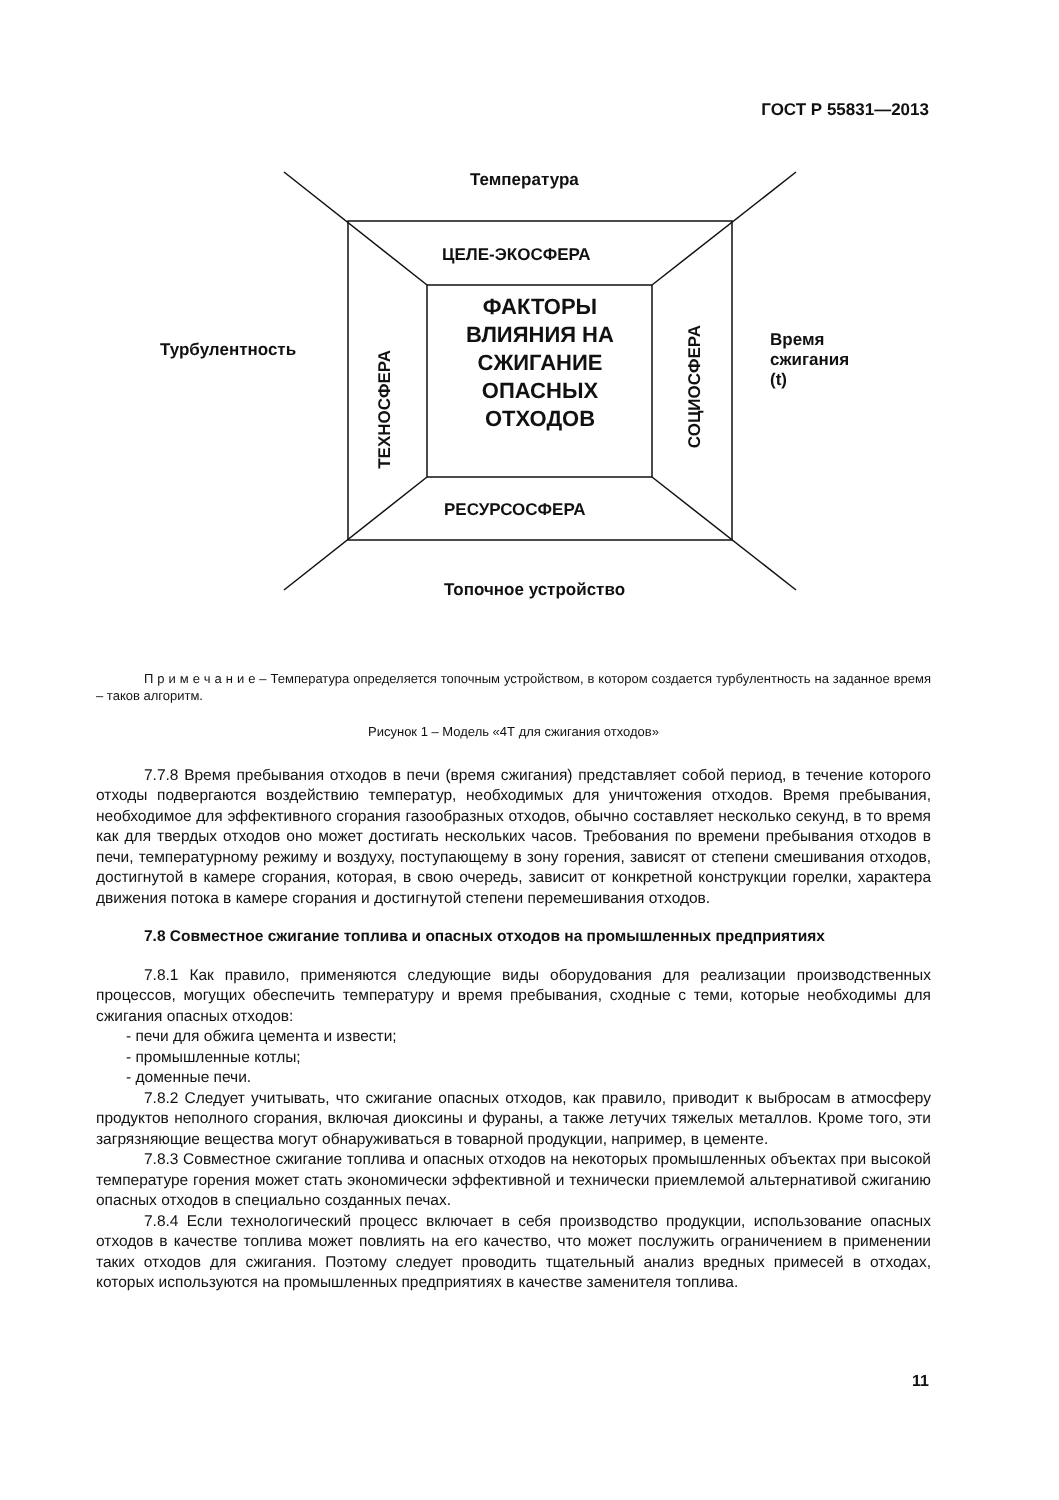ГОСТ Р 55831—2013
Температура
ЦЕЛЕ-ЭКОСФЕРА
Турбулентность
Время
сжигания (t)
ФАКТОРЫ ВЛИЯНИЯ НА СЖИГАНИЕ ОПАСНЫХ ОТХОДОВ
ТЕХНОСФЕРА
СОЦИОСФЕРА
РЕСУРСОСФЕРА
Топочное устройство
П р и м е ч а н и е – Температура определяется топочным устройством, в котором создается турбулентность на заданное время – таков алгоритм.
Рисунок 1 – Модель «4Т для сжигания отходов»
7.7.8 Время пребывания отходов в печи (время сжигания) представляет собой период, в течение которого отходы подвергаются воздействию температур, необходимых для уничтожения отходов. Время пребывания, необходимое для эффективного сгорания газообразных отходов, обычно составляет несколько секунд, в то время как для твердых отходов оно может достигать нескольких часов. Требования по времени пребывания отходов в печи, температурному режиму и воздуху, поступающему в зону горения, зависят от степени смешивания отходов, достигнутой в камере сгорания, которая, в свою очередь, зависит от конкретной конструкции горелки, характера движения потока в камере сгорания и достигнутой степени перемешивания отходов.
7.8 Совместное сжигание топлива и опасных отходов на промышленных предприятиях
7.8.1 Как правило, применяются следующие виды оборудования для реализации производственных процессов, могущих обеспечить температуру и время пребывания, сходные с теми, которые необходимы для сжигания опасных отходов:
- печи для обжига цемента и извести;
- промышленные котлы;
- доменные печи.
7.8.2 Следует учитывать, что сжигание опасных отходов, как правило, приводит к выбросам в атмосферу продуктов неполного сгорания, включая диоксины и фураны, а также летучих тяжелых металлов. Кроме того, эти загрязняющие вещества могут обнаруживаться в товарной продукции, например, в цементе.
7.8.3 Совместное сжигание топлива и опасных отходов на некоторых промышленных объектах при высокой температуре горения может стать экономически эффективной и технически приемлемой альтернативой сжиганию опасных отходов в специально созданных печах.
7.8.4 Если технологический процесс включает в себя производство продукции, использование опасных отходов в качестве топлива может повлиять на его качество, что может послужить ограничением в применении таких отходов для сжигания. Поэтому следует проводить тщательный анализ вредных примесей в отходах, которых используются на промышленных предприятиях в качестве заменителя топлива.
11